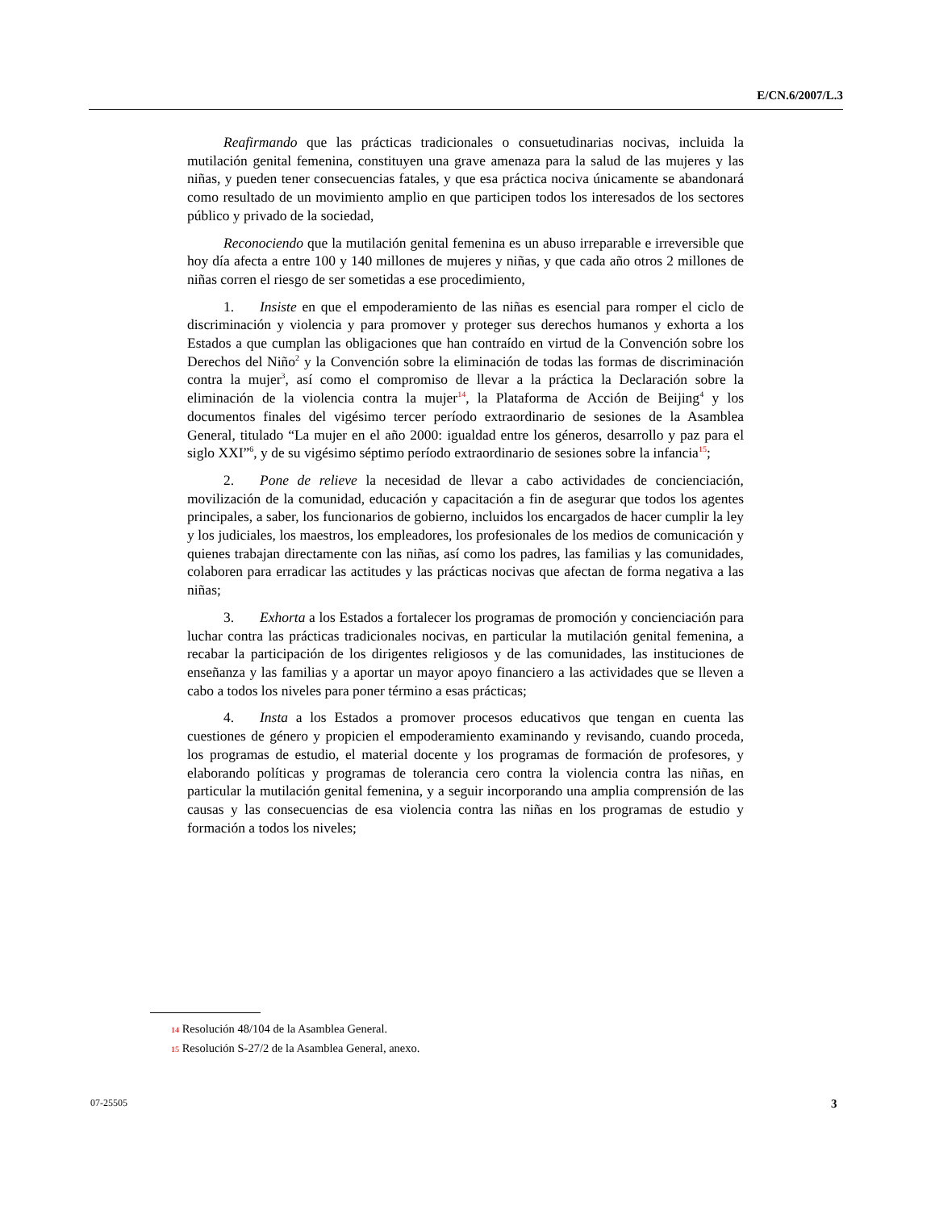E/CN.6/2007/L.3
Reafirmando que las prácticas tradicionales o consuetudinarias nocivas, incluida la mutilación genital femenina, constituyen una grave amenaza para la salud de las mujeres y las niñas, y pueden tener consecuencias fatales, y que esa práctica nociva únicamente se abandonará como resultado de un movimiento amplio en que participen todos los interesados de los sectores público y privado de la sociedad,
Reconociendo que la mutilación genital femenina es un abuso irreparable e irreversible que hoy día afecta a entre 100 y 140 millones de mujeres y niñas, y que cada año otros 2 millones de niñas corren el riesgo de ser sometidas a ese procedimiento,
1. Insiste en que el empoderamiento de las niñas es esencial para romper el ciclo de discriminación y violencia y para promover y proteger sus derechos humanos y exhorta a los Estados a que cumplan las obligaciones que han contraído en virtud de la Convención sobre los Derechos del Niño<sup>2</sup> y la Convención sobre la eliminación de todas las formas de discriminación contra la mujer<sup>3</sup>, así como el compromiso de llevar a la práctica la Declaración sobre la eliminación de la violencia contra la mujer<sup>14</sup>, la Plataforma de Acción de Beijing<sup>4</sup> y los documentos finales del vigésimo tercer período extraordinario de sesiones de la Asamblea General, titulado “La mujer en el año 2000: igualdad entre los géneros, desarrollo y paz para el siglo XXI”<sup>6</sup>, y de su vigésimo séptimo período extraordinario de sesiones sobre la infancia<sup>15</sup>;
2. Pone de relieve la necesidad de llevar a cabo actividades de concienciación, movilización de la comunidad, educación y capacitación a fin de asegurar que todos los agentes principales, a saber, los funcionarios de gobierno, incluidos los encargados de hacer cumplir la ley y los judiciales, los maestros, los empleadores, los profesionales de los medios de comunicación y quienes trabajan directamente con las niñas, así como los padres, las familias y las comunidades, colaboren para erradicar las actitudes y las prácticas nocivas que afectan de forma negativa a las niñas;
3. Exhorta a los Estados a fortalecer los programas de promoción y concienciación para luchar contra las prácticas tradicionales nocivas, en particular la mutilación genital femenina, a recabar la participación de los dirigentes religiosos y de las comunidades, las instituciones de enseñanza y las familias y a aportar un mayor apoyo financiero a las actividades que se lleven a cabo a todos los niveles para poner término a esas prácticas;
4. Insta a los Estados a promover procesos educativos que tengan en cuenta las cuestiones de género y propicien el empoderamiento examinando y revisando, cuando proceda, los programas de estudio, el material docente y los programas de formación de profesores, y elaborando políticas y programas de tolerancia cero contra la violencia contra las niñas, en particular la mutilación genital femenina, y a seguir incorporando una amplia comprensión de las causas y las consecuencias de esa violencia contra las niñas en los programas de estudio y formación a todos los niveles;
14 Resolución 48/104 de la Asamblea General.
15 Resolución S-27/2 de la Asamblea General, anexo.
07-25505 3